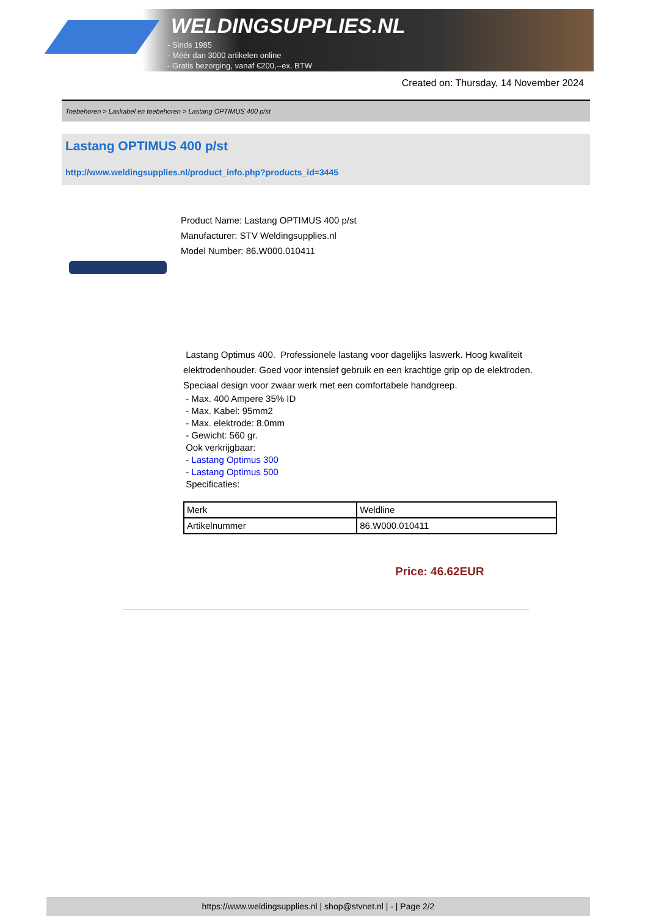WELDINGSUPPLIES.NL
- Sinds 1985
- Méér dan 3000 artikelen online
- Gratis bezorging, vanaf €200,--ex. BTW
Created on: Thursday, 14 November 2024
Toebehoren > Laskabel en toebehoren > Lastang OPTIMUS 400 p/st
Lastang OPTIMUS 400 p/st
http://www.weldingsupplies.nl/product_info.php?products_id=3445
Product Name: Lastang OPTIMUS 400 p/st
Manufacturer: STV Weldingsupplies.nl
Model Number: 86.W000.010411
Lastang Optimus 400. Professionele lastang voor dagelijks laswerk. Hoog kwaliteit elektrodenhouder. Goed voor intensief gebruik en een krachtige grip op de elektroden. Speciaal design voor zwaar werk met een comfortabele handgreep.
- Max. 400 Ampere 35% ID
- Max. Kabel: 95mm2
- Max. elektrode: 8.0mm
- Gewicht: 560 gr.
Ook verkrijgbaar:
- Lastang Optimus 300
- Lastang Optimus 500
Specificaties:
| Merk | Weldline |
| Artikelnummer | 86.W000.010411 |
Price: 46.62EUR
https://www.weldingsupplies.nl | shop@stvnet.nl | - | Page 2/2